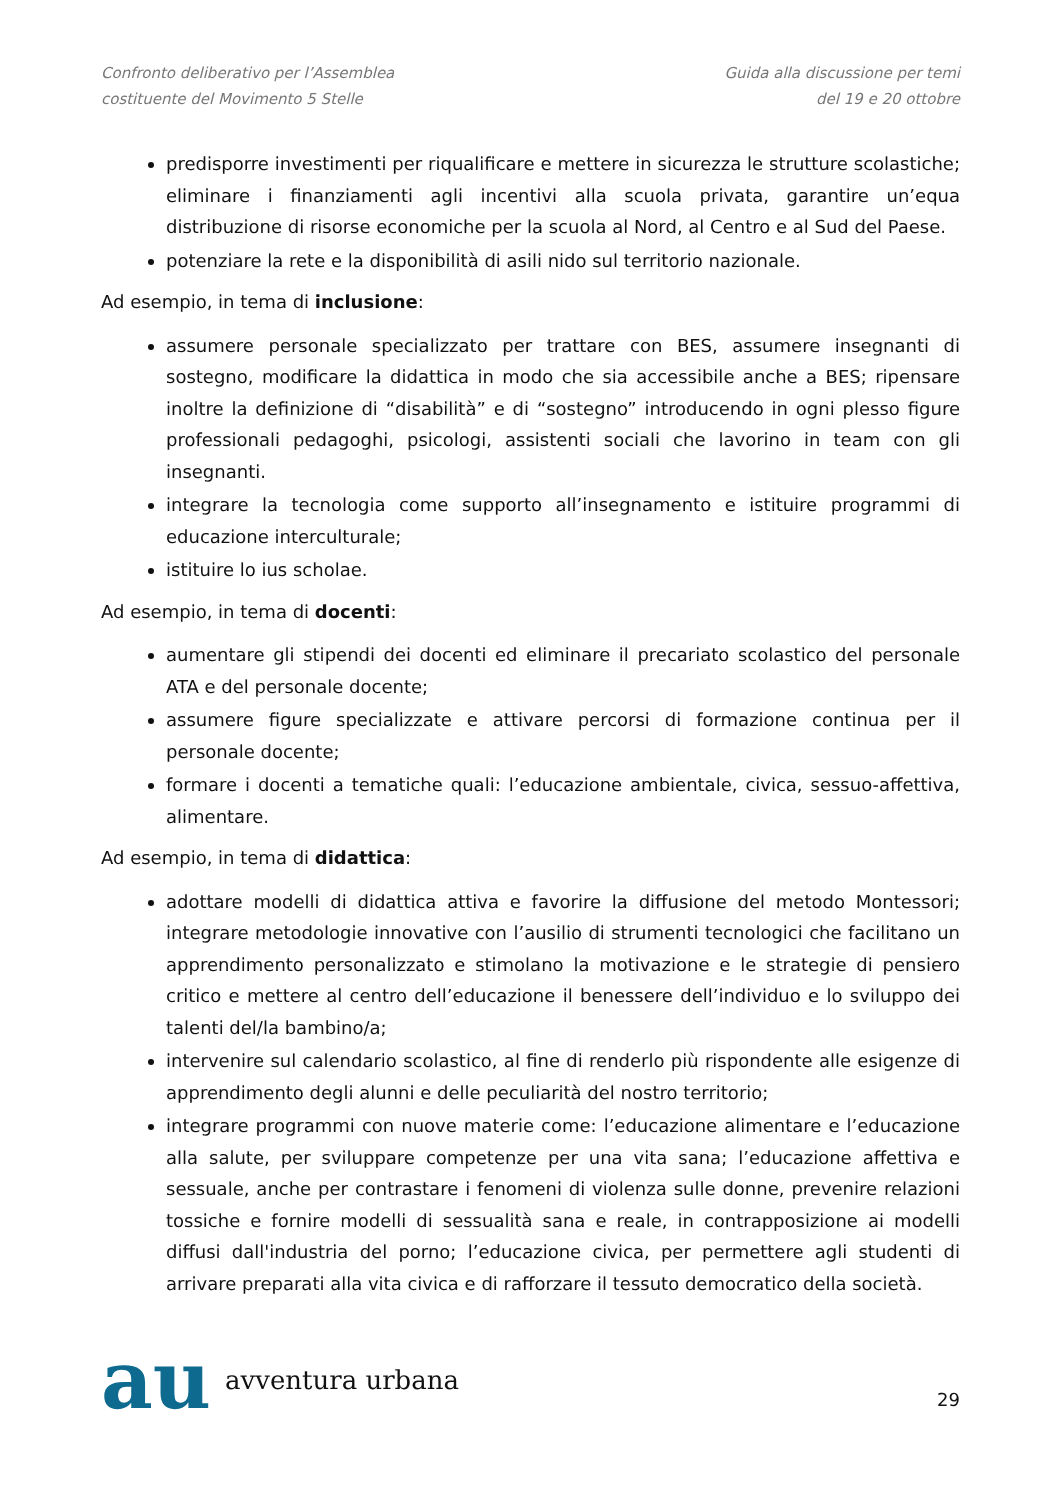Confronto deliberativo per l’Assemblea
costituente del Movimento 5 Stelle
Guida alla discussione per temi
del 19 e 20 ottobre
predisporre investimenti per riqualificare e mettere in sicurezza le strutture scolastiche; eliminare i finanziamenti agli incentivi alla scuola privata, garantire un’equa distribuzione di risorse economiche per la scuola al Nord, al Centro e al Sud del Paese.
potenziare la rete e la disponibilità di asili nido sul territorio nazionale.
Ad esempio, in tema di inclusione:
assumere personale specializzato per trattare con BES, assumere insegnanti di sostegno, modificare la didattica in modo che sia accessibile anche a BES; ripensare inoltre la definizione di “disabilità” e di “sostegno” introducendo in ogni plesso figure professionali pedagoghi, psicologi, assistenti sociali che lavorino in team con gli insegnanti.
integrare la tecnologia come supporto all’insegnamento e istituire programmi di educazione interculturale;
istituire lo ius scholae.
Ad esempio, in tema di docenti:
aumentare gli stipendi dei docenti ed eliminare il precariato scolastico del personale ATA e del personale docente;
assumere figure specializzate e attivare percorsi di formazione continua per il personale docente;
formare i docenti a tematiche quali: l’educazione ambientale, civica, sessuo-affettiva, alimentare.
Ad esempio, in tema di didattica:
adottare modelli di didattica attiva e favorire la diffusione del metodo Montessori; integrare metodologie innovative con l’ausilio di strumenti tecnologici che facilitano un apprendimento personalizzato e stimolano la motivazione e le strategie di pensiero critico e mettere al centro dell’educazione il benessere dell’individuo e lo sviluppo dei talenti del/la bambino/a;
intervenire sul calendario scolastico, al fine di renderlo più rispondente alle esigenze di apprendimento degli alunni e delle peculiarità del nostro territorio;
integrare programmi con nuove materie come: l’educazione alimentare e l’educazione alla salute, per sviluppare competenze per una vita sana; l’educazione affettiva e sessuale, anche per contrastare i fenomeni di violenza sulle donne, prevenire relazioni tossiche e fornire modelli di sessualità sana e reale, in contrapposizione ai modelli diffusi dall'industria del porno; l’educazione civica, per permettere agli studenti di arrivare preparati alla vita civica e di rafforzare il tessuto democratico della società.
au avventura urbana
29